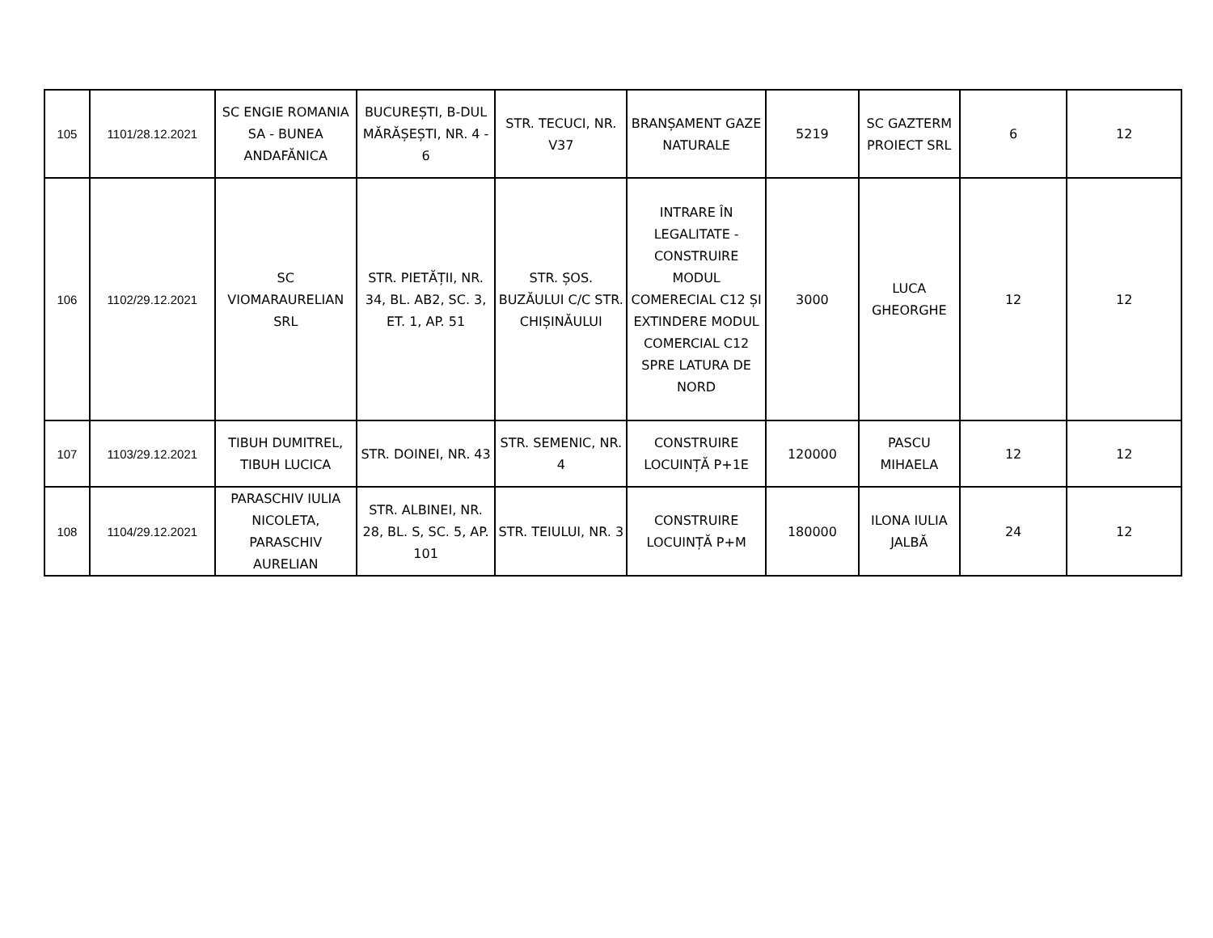| 105 | 1101/28.12.2021 | SC ENGIE ROMANIA SA - BUNEA ANDAFĂNICA | BUCUREȘTI, B-DUL MĂRĂȘEȘTI, NR. 4 - 6 | STR. TECUCI, NR. V37 | BRANȘAMENT GAZE NATURALE | 5219 | SC GAZTERM PROIECT SRL | 6 | 12 |
| 106 | 1102/29.12.2021 | SC VIOMARAURELIAN SRL | STR. PIETĂȚII, NR. 34, BL. AB2, SC. 3, ET. 1, AP. 51 | STR. ȘOS. BUZĂULUI C/C STR. CHIȘINĂULUI | INTRARE ÎN LEGALITATE - CONSTRUIRE MODUL COMERECIAL C12 ȘI EXTINDERE MODUL COMERCIAL C12 SPRE LATURA DE NORD | 3000 | LUCA GHEORGHE | 12 | 12 |
| 107 | 1103/29.12.2021 | TIBUH DUMITREL, TIBUH LUCICA | STR. DOINEI, NR. 43 | STR. SEMENIC, NR. 4 | CONSTRUIRE LOCUINȚĂ P+1E | 120000 | PASCU MIHAELA | 12 | 12 |
| 108 | 1104/29.12.2021 | PARASCHIV IULIA NICOLETA, PARASCHIV AURELIAN | STR. ALBINEI, NR. 28, BL. S, SC. 5, AP. 101 | STR. TEIULUI, NR. 3 | CONSTRUIRE LOCUINȚĂ P+M | 180000 | ILONA IULIA JALBĂ | 24 | 12 |